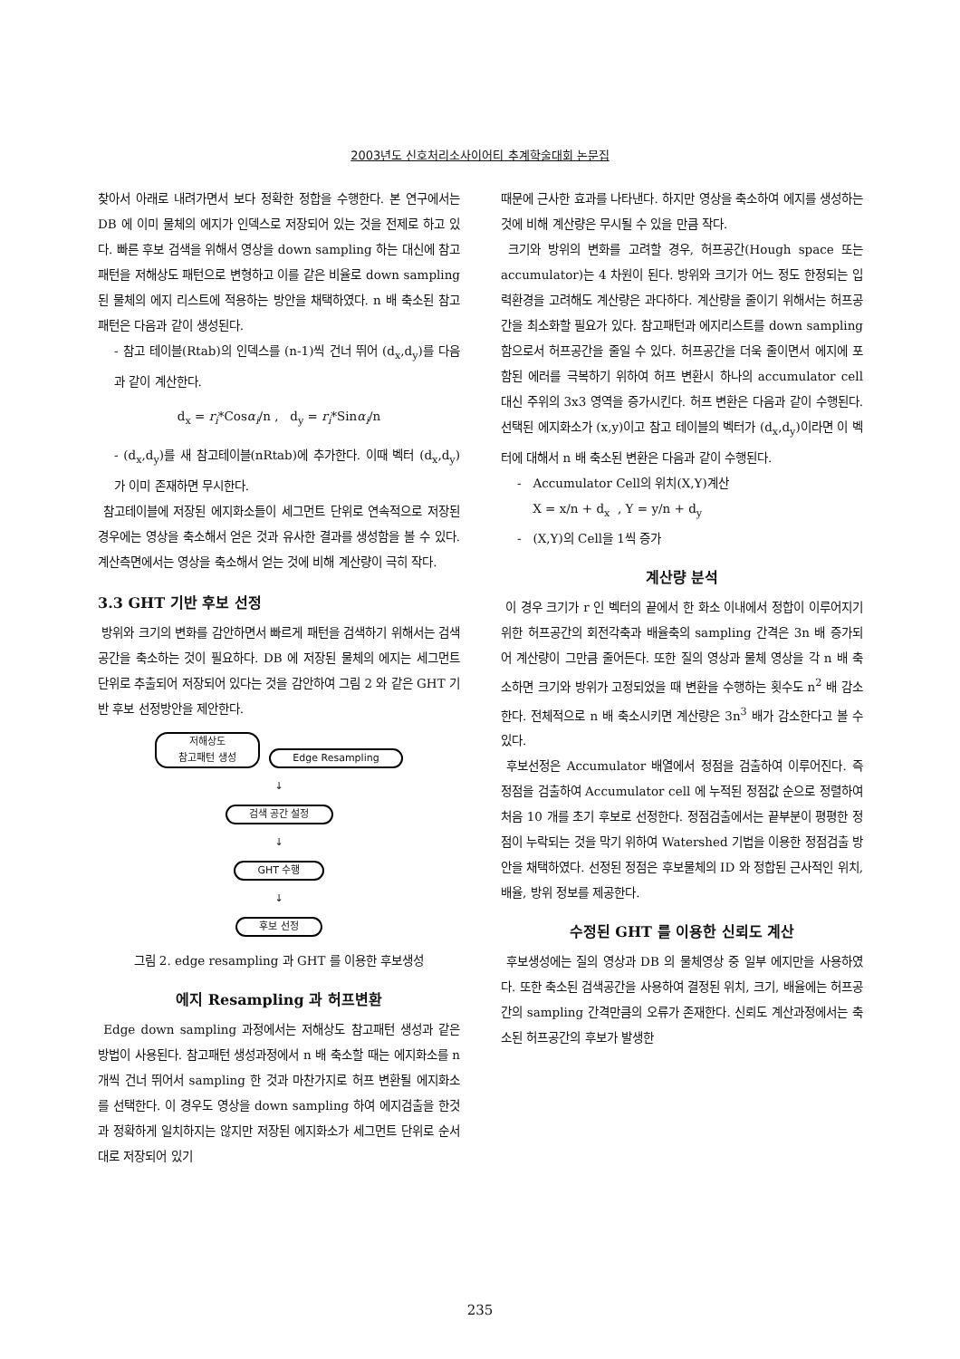2003년도 신호처리소사이어티 추계학술대회 논문집
찾아서 아래로 내려가면서 보다 정확한 정합을 수행한다. 본 연구에서는 DB 에 이미 물체의 에지가 인덱스로 저장되어 있는 것을 전제로 하고 있다. 빠른 후보 검색을 위해서 영상을 down sampling 하는 대신에 참고패턴을 저해상도 패턴으로 변형하고 이를 같은 비율로 down sampling 된 물체의 에지 리스트에 적용하는 방안을 채택하였다. n 배 축소된 참고패턴은 다음과 같이 생성된다.
- 참고 테이블(Rtab)의 인덱스를 (n-1)씩 건너 뛰어 (d<sub>x</sub>,d<sub>y</sub>)를 다음과 같이 계산한다.
d<sub>x</sub> = r<sub>i</sub>*Cosα<sub>i</sub>/n , d<sub>y</sub> = r<sub>i</sub>*Sinα<sub>i</sub>/n
- (d<sub>x</sub>,d<sub>y</sub>)를 새 참고테이블(nRtab)에 추가한다. 이때 벡터 (d<sub>x</sub>,d<sub>y</sub>)가 이미 존재하면 무시한다.
참고테이블에 저장된 에지화소들이 세그먼트 단위로 연속적으로 저장된 경우에는 영상을 축소해서 얻은 것과 유사한 결과를 생성함을 볼 수 있다. 계산측면에서는 영상을 축소해서 얻는 것에 비해 계산량이 극히 작다.
3.3 GHT 기반 후보 선정
방위와 크기의 변화를 감안하면서 빠르게 패턴을 검색하기 위해서는 검색공간을 축소하는 것이 필요하다. DB 에 저장된 물체의 에지는 세그먼트 단위로 추출되어 저장되어 있다는 것을 감안하여 그림 2 와 같은 GHT 기반 후보 선정방안을 제안한다.
저해상도
참고패턴 생성 Edge Resampling
↓
검색 공간 설정
↓
GHT 수행
↓
후보 선정
그림 2. edge resampling 과 GHT 를 이용한 후보생성
에지 Resampling 과 허프변환
Edge down sampling 과정에서는 저해상도 참고패턴 생성과 같은 방법이 사용된다. 참고패턴 생성과정에서 n 배 축소할 때는 에지화소를 n 개씩 건너 뛰어서 sampling 한 것과 마찬가지로 허프 변환될 에지화소를 선택한다. 이 경우도 영상을 down sampling 하여 에지검출을 한것과 정확하게 일치하지는 않지만 저장된 에지화소가 세그먼트 단위로 순서대로 저장되어 있기
때문에 근사한 효과를 나타낸다. 하지만 영상을 축소하여 에지를 생성하는 것에 비해 계산량은 무시될 수 있을 만큼 작다.
크기와 방위의 변화를 고려할 경우, 허프공간(Hough space 또는 accumulator)는 4 차원이 된다. 방위와 크기가 어느 정도 한정되는 입력환경을 고려해도 계산량은 과다하다. 계산량을 줄이기 위해서는 허프공간을 최소화할 필요가 있다. 참고패턴과 에지리스트를 down sampling 함으로서 허프공간을 줄일 수 있다. 허프공간을 더욱 줄이면서 에지에 포함된 에러를 극복하기 위하여 허프 변환시 하나의 accumulator cell 대신 주위의 3x3 영역을 증가시킨다. 허프 변환은 다음과 같이 수행된다. 선택된 에지화소가 (x,y)이고 참고 테이블의 벡터가 (d<sub>x</sub>,d<sub>y</sub>)이라면 이 벡터에 대해서 n 배 축소된 변환은 다음과 같이 수행된다.
- Accumulator Cell의 위치(X,Y)계산
X = x/n + d<sub>x</sub> , Y = y/n + d<sub>y</sub>
- (X,Y)의 Cell을 1씩 증가
계산량 분석
이 경우 크기가 r 인 벡터의 끝에서 한 화소 이내에서 정합이 이루어지기 위한 허프공간의 회전각축과 배율축의 sampling 간격은 3n 배 증가되어 계산량이 그만큼 줄어든다. 또한 질의 영상과 물체 영상을 각 n 배 축소하면 크기와 방위가 고정되었을 때 변환을 수행하는 횟수도 n<sup>2</sup> 배 감소한다. 전체적으로 n 배 축소시키면 계산량은 3n<sup>3</sup> 배가 감소한다고 볼 수 있다.
후보선정은 Accumulator 배열에서 정점을 검출하여 이루어진다. 즉 정점을 검출하여 Accumulator cell 에 누적된 정점값 순으로 정렬하여 처음 10 개를 초기 후보로 선정한다. 정점검출에서는 끝부분이 평평한 정점이 누락되는 것을 막기 위하여 Watershed 기법을 이용한 정점검출 방안을 채택하였다. 선정된 정점은 후보물체의 ID 와 정합된 근사적인 위치, 배율, 방위 정보를 제공한다.
수정된 GHT 를 이용한 신뢰도 계산
후보생성에는 질의 영상과 DB 의 물체영상 중 일부 에지만을 사용하였다. 또한 축소된 검색공간을 사용하여 결정된 위치, 크기, 배율에는 허프공간의 sampling 간격만큼의 오류가 존재한다. 신뢰도 계산과정에서는 축소된 허프공간의 후보가 발생한
235